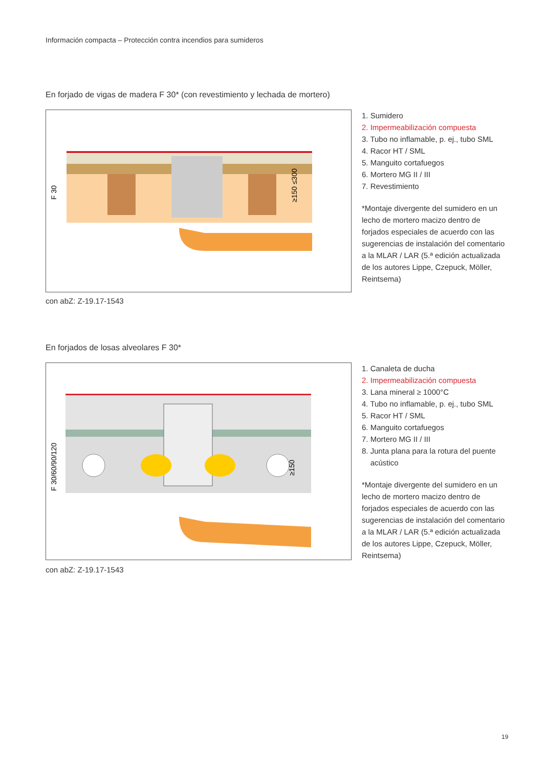Información compacta – Protección contra incendios para sumideros
En forjado de vigas de madera F 30* (con revestimiento y lechada de mortero)
F 30
≥150 ≤300
1. Sumidero
2. Impermeabilización compuesta
3. Tubo no inflamable, p. ej., tubo SML
4. Racor HT / SML
5. Manguito cortafuegos
6. Mortero MG II / III
7. Revestimiento
*Montaje divergente del sumidero en un lecho de mortero macizo dentro de forjados especiales de acuerdo con las sugerencias de instalación del comentario a la MLAR / LAR (5.ª edición actualizada de los autores Lippe, Czepuck, Möller, Reintsema)
con abZ: Z-19.17-1543
En forjados de losas alveolares F 30*
F 30/60/90/120
≥150
1. Canaleta de ducha
2. Impermeabilización compuesta
3. Lana mineral ≥ 1000°C
4. Tubo no inflamable, p. ej., tubo SML
5. Racor HT / SML
6. Manguito cortafuegos
7. Mortero MG II / III
8. Junta plana para la rotura del puente
acústico
*Montaje divergente del sumidero en un lecho de mortero macizo dentro de forjados especiales de acuerdo con las sugerencias de instalación del comentario a la MLAR / LAR (5.ª edición actualizada de los autores Lippe, Czepuck, Möller, Reintsema)
con abZ: Z-19.17-1543
19